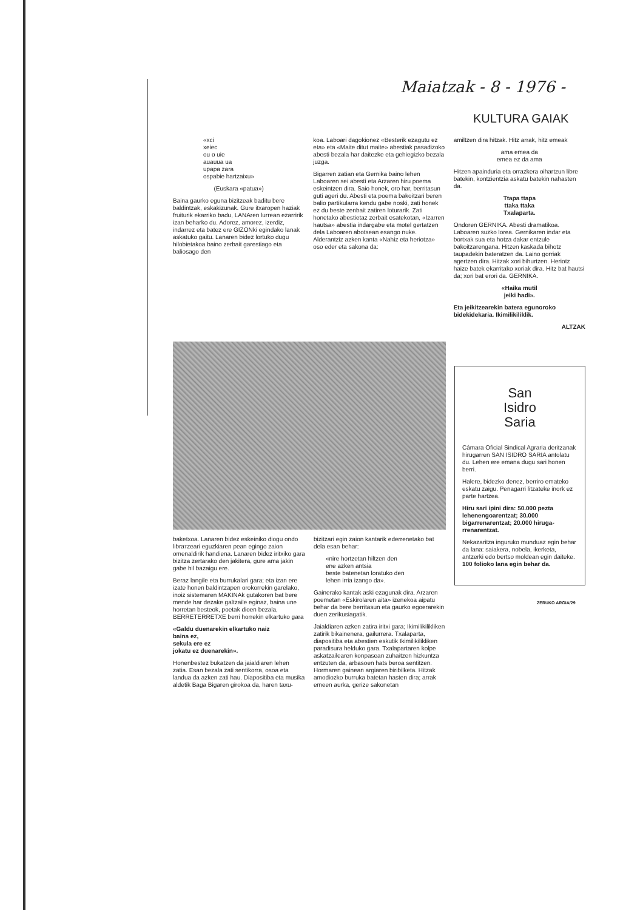Maiatzak - 8 - 1976 -
KULTURA GAIAK
«xci
xeiec
ou o uie
auauua ua
upapa zara
ospabie hartzaixu»
(Euskara «patua»)
Baina gaurko eguna bizitzeak badi­tu bere baldintzak, eskakizunak. Gure itxaropen haziak fruiturik ekarriko ba­du, LANAren lurrean ezarririk izan beharko du. Adorez, amorez, izerdiz, indarrez eta batez ere GIZONki egin­dako lanak askatuko gaitu. Lanaren bi­dez lortuko dugu hilobietakoa baino zerbait garestiago eta baliosago den
koa. Laboari dagokionez «Besterik eza­gutu ez eta» eta «Maite ditut maite» abestiak pasadizoko abesti bezala har daitezke eta gehiegizko bezala juzga.
Bigarren zatian eta Gernika baino lehen Laboaren sei abesti eta Arza­ren hiru poema eskeintzen dira. Saio honek, oro har, berritasun guti ageri du. Abesti eta poema bakoitzari beren balio partikularra kendu gabe noski, zati honek ez du beste zenbait zati­ren loturarik. Zati honetako abestie­taz zerbait esatekotan, «Izarren hau­tsa» abestia indargabe eta motel ger­tatzen dela Laboaren abotsean esango nuke. Alderantziz azken kanta «Nahiz eta heriotza» oso eder eta sakona da:
amiltzen dira hitzak. Hitz arrak, hitz emeak
ama emea da
emea ez da ama
Hitzen apainduria eta orrazkera oihar­tzun libre batekin, kontzientzia aska­tu batekin nahasten da.
Ttapa ttapa
ttaka ttaka
Txalaparta.
Ondoren GERNIKA. Abesti drama­tikoa. Laboaren suzko lorea. Gernika­ren indar eta bortxak sua eta hotza dakar entzule bakoitzarengana. Hitzen kaskada bihotz taupadekin bateratzen da. Laino gorriak agertzen dira. Hitzak xori bihurtzen. Heriotz haize batek ekarritako xoriak dira. Hitz bat hautsi da; xori bat erori da. GERNIKA.
«Haika mutil
jeiki hadi».
Eta jeikitzearekin batera egunoroko bidekidekaria. Ikimilikiliklik.
ALTZAK
baketxoa. Lanaren bidez eskeiniko diogu ondo librатzeari eguzkiaren pean egingo zaion omenaldirik handiena. Lanaren bidez iritxiko gara bizitza zer­tarako den jakitera, gure ama jakin gabe hil bazaigu ere.
Beraz langile eta burrukalari gara; eta izan ere izate honen baldintzapen orokorrekin garelako, inoiz sistemaren MAKINAk gutakoren bat bere mende har dezake galtzaile eginaz, baina une horretan besteok, poetak dioen beza­la, BERRETERRETXE berri horrekin el­kartuko gara
«Galdu duenarekin elkartuko naiz
baina ez,
sekula ere ez
jokatu ez duenarekin».
Honenbestez bukatzen da jaialdiaren lehen zatia. Esan bezala zati sentiko­rra, osoa eta landua da azken zati hau. Diapositiba eta musika aldetik Baga Bigaren girokoa da, haren taxu-
bizitzari egin zaion kantarik ederrene­tako bat dela esan behar:
«nire hortzetan hiltzen den
ene azken antsia
beste batenetan loratuko den
lehen irria izango da».
Gainerako kantak aski ezagunak dira. Arzaren poemetan «Eskirolaren aita» izenekoa aipatu behar da bere berri­tasun eta gaurko egoerarekin duen zerikusiagatik.
Jaialdiaren azken zatira iritxi gara; Ikimilikilikliken zatirik bikainenera, gailurrera. Txalaparta, diapositiba eta abestien eskutik Ikimilikilikliken para­disura helduko gara. Txalapartaren kolpe askatzailearen konpasean zuhai­tzen hizkuntza entzuten da, arbasoen hats beroa sentitzen. Hormaren gai­nean argiaren biribilketa. Hitzak amo­diozko burruka batetan hasten dira; arrak emeen aurka, gerize sakonetan
San
Isidro
Saria
Cámara Oficial Sindical Agra­ria deritzanak hirugarren SAN ISIDRO SARIA antolatu du. Le­hen ere emana dugu sari honen berri.
Halere, bidezko denez, berri­ro emateko eskatu zaigu. Pena­garri litzateke inork ez parte hartzea.
Hiru sari ipini dira: 50.000 pezta lehenengoarentzat; 30.000 bigarrenarentzat; 20.000 hiruga­rrenarentzat.
Nekazaritza inguruko mun­duaz egin behar da lana: saia­kera, nobela, ikerketa, antzerki edo bertso moldean egin daite­ke. 100 folioko lana egin behar da.
ZERUKO ARGIA/29